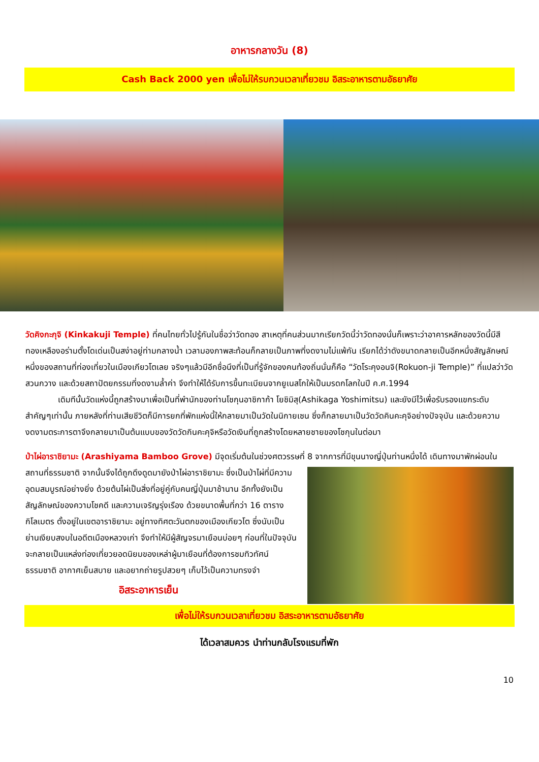อาหารกลางวัน (8)
Cash Back 2000 yen เพื่อไม่ให้รบกวนเวลาเที่ยวชม อิสระอาหารตามอัธยาศัย
วัดคิงกะกุจิ (Kinkakuji Temple) ที่คนไทยทั่วไปรู้กันในชื่อว่าวัดทอง สาเหตุที่คนส่วนมากเรียกวัดนี้ว่าวัดทองนั่นก็เพราะว่าอาคารหลักของวัดนี้มีสีทองเหลืองอร่ามตั้งโดเด่นเป็นสง่าอยู่ท่ามกลางน้ำ เวลามองภาพสะท้อนก็กลายเป็นภาพที่งดงามไม่แพ้กัน เรียกได้ว่าดังขนาดกลายเป็นอีกหนึ่งสัญลักษณ์หนึ่งของสถานที่ท่องเที่ยวในเมืองเกียวโตเลย จริงๆแล้วมีอีกชื่อนึงที่เป็นที่รู้จักของคนท้องถิ่นนั่นก็คือ “วัดโระคุงอนจิ(Rokuon-ji Temple)” ที่แปลว่าวัดสวนกวาง และด้วยสถาปัตยกรรมที่งดงามล้ำค่า จึงทำให้ได้รับการขึ้นทะเบียนจากยูเนสโกให้เป็นมรดกโลกในปี ค.ศ.1994
เดิมทีนั้นวัดแห่งนี้ถูกสร้างมาเพื่อเป็นที่พำนักของท่านโชกุนอาชิกาก้า โยชิมิสุ(Ashikaga Yoshimitsu) และยังมีไว้เพื่อรับรองแขกระดับสำคัญๆเท่านั้น ภายหลังที่ท่านเสียชีวิตก็มีการยกที่พักแห่งนี้ให้กลายมาเป็นวัดในนิกายเซน ซึ่งก็กลายมาเป็นวัดวัดคินคะคุจิอย่างปัจจุบัน และด้วยความงดงามตระการตาจึงกลายมาเป็นต้นแบบของวัดวัดกินคะคุจิหรือวัดเงินที่ถูกสร้างโดยหลายชายของโชกุนในต่อมา
ป่าไผ่อาราชิยามะ (Arashiyama Bamboo Grove) มีจุดเริ่มต้นในช่วงศตวรรษที่ 8 จากการที่มีขุนนางญี่ปุ่นท่านหนึ่งได้ เดินทางมาพักผ่อนในสถานที่ธรรมชาติ จากนั้นจึงได้ถูกดึงดูดมายังป่าไผ่อาราชิยามะ ซึ่งเป็นป่าไผ่ที่มีความอุดมสมบูรณ์อย่างยิ่ง ด้วยต้นไผ่เป็นสิ่งที่อยู่คู่กับคนญี่ปุ่นมาช้านาน อีกทั้งยังเป็นสัญลักษณ์ของความโชคดี และความเจริญรุ่งเรือง ด้วยขนาดพื้นที่กว่า 16 ตารางกิโลเมตร ตั้งอยู่ในเขตอาราชิยามะ อยู่ทางทิศตะวันตกของเมืองเกียวโต ซึ่งนับเป็นย่านเงียบสงบในอดีตเมืองหลวงเก่า จึงทำให้มีผู้สัญจรมาเยือนบ่อยๆ ก่อนที่ในปัจจุบันจะกลายเป็นแหล่งท่องเที่ยวยอดนิยมของเหล่าผู้มาเยือนที่ต้องการชมทิวทัศน์ธรรมชาติ อากาศเย็นสบาย และอยากถ่ายรูปสวยๆ เก็บไว้เป็นความทรงจำ
อิสระอาหารเย็น
เพื่อไม่ให้รบกวนเวลาเที่ยวชม อิสระอาหารตามอัธยาศัย
ได้เวลาสมควร นำท่านกลับโรงแรมที่พัก
10